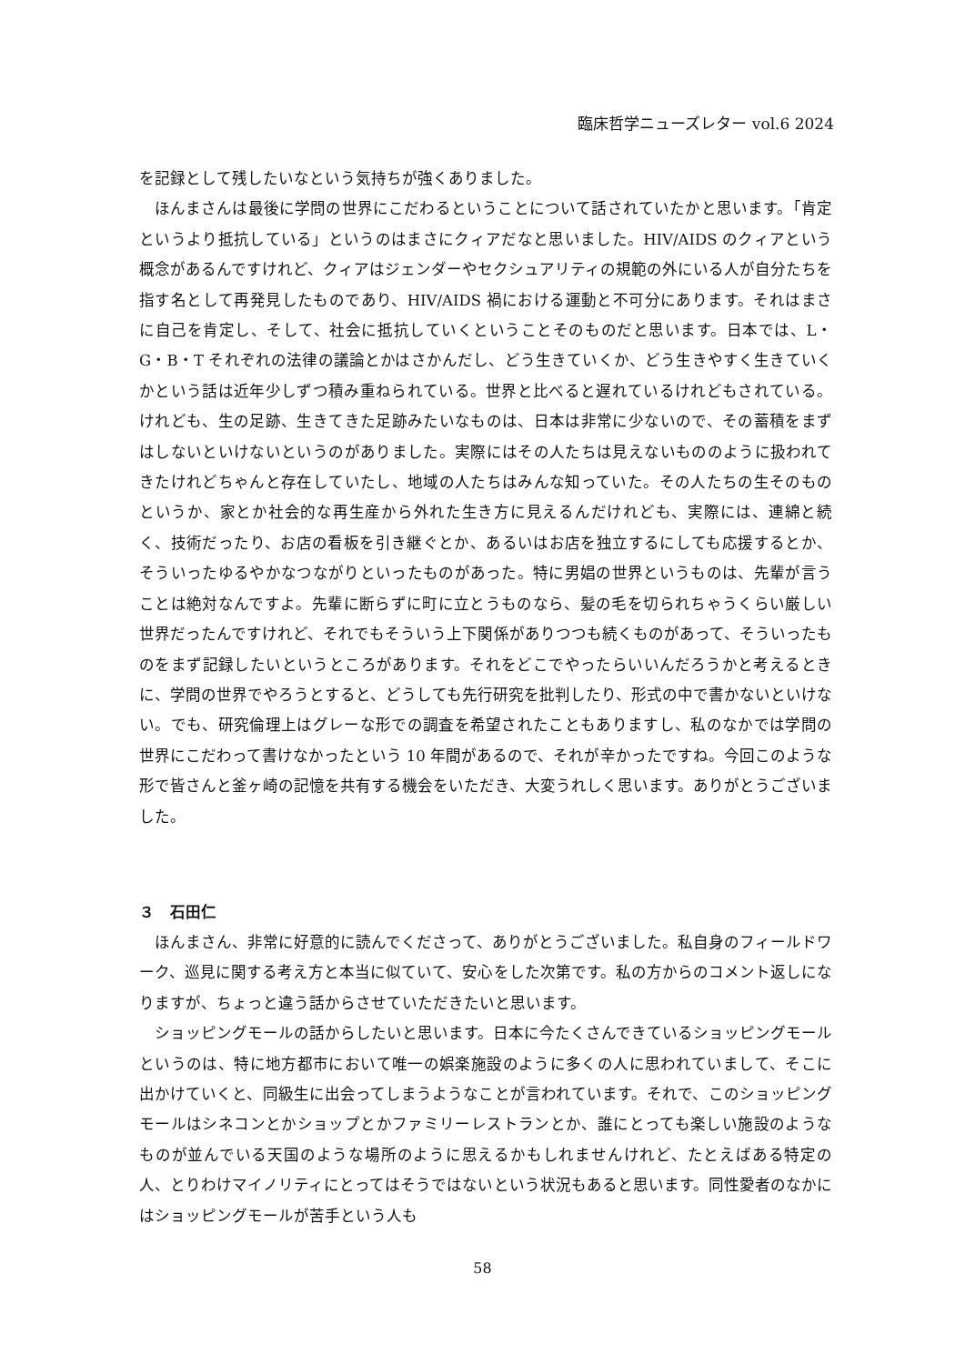臨床哲学ニューズレター vol.6 2024
を記録として残したいなという気持ちが強くありました。
ほんまさんは最後に学問の世界にこだわるということについて話されていたかと思います。「肯定というより抵抗している」というのはまさにクィアだなと思いました。HIV/AIDS のクィアという概念があるんですけれど、クィアはジェンダーやセクシュアリティの規範の外にいる人が自分たちを指す名として再発見したものであり、HIV/AIDS 禍における運動と不可分にあります。それはまさに自己を肯定し、そして、社会に抵抗していくということそのものだと思います。日本では、L・G・B・T それぞれの法律の議論とかはさかんだし、どう生きていくか、どう生きやすく生きていくかという話は近年少しずつ積み重ねられている。世界と比べると遅れているけれどもされている。けれども、生の足跡、生きてきた足跡みたいなものは、日本は非常に少ないので、その蓄積をまずはしないといけないというのがありました。実際にはその人たちは見えないもののように扱われてきたけれどちゃんと存在していたし、地域の人たちはみんな知っていた。その人たちの生そのものというか、家とか社会的な再生産から外れた生き方に見えるんだけれども、実際には、連綿と続く、技術だったり、お店の看板を引き継ぐとか、あるいはお店を独立するにしても応援するとか、そういったゆるやかなつながりといったものがあった。特に男娼の世界というものは、先輩が言うことは絶対なんですよ。先輩に断らずに町に立とうものなら、髪の毛を切られちゃうくらい厳しい世界だったんですけれど、それでもそういう上下関係がありつつも続くものがあって、そういったものをまず記録したいというところがあります。それをどこでやったらいいんだろうかと考えるときに、学問の世界でやろうとすると、どうしても先行研究を批判したり、形式の中で書かないといけない。でも、研究倫理上はグレーな形での調査を希望されたこともありますし、私のなかでは学問の世界にこだわって書けなかったという 10 年間があるので、それが辛かったですね。今回このような形で皆さんと釜ヶ崎の記憶を共有する機会をいただき、大変うれしく思います。ありがとうございました。
３　石田仁
ほんまさん、非常に好意的に読んでくださって、ありがとうございました。私自身のフィールドワーク、巡見に関する考え方と本当に似ていて、安心をした次第です。私の方からのコメント返しになりますが、ちょっと違う話からさせていただきたいと思います。
ショッピングモールの話からしたいと思います。日本に今たくさんできているショッピングモールというのは、特に地方都市において唯一の娯楽施設のように多くの人に思われていまして、そこに出かけていくと、同級生に出会ってしまうようなことが言われています。それで、このショッピングモールはシネコンとかショップとかファミリーレストランとか、誰にとっても楽しい施設のようなものが並んでいる天国のような場所のように思えるかもしれませんけれど、たとえばある特定の人、とりわけマイノリティにとってはそうではないという状況もあると思います。同性愛者のなかにはショッピングモールが苦手という人も
58